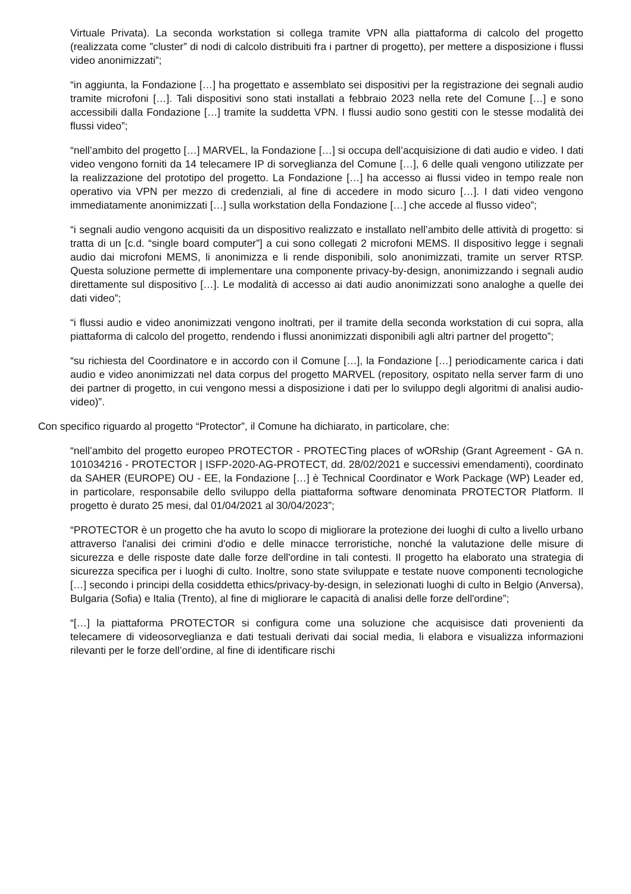Virtuale Privata). La seconda workstation si collega tramite VPN alla piattaforma di calcolo del progetto (realizzata come ”cluster” di nodi di calcolo distribuiti fra i partner di progetto), per mettere a disposizione i flussi video anonimizzati”;
“in aggiunta, la Fondazione […] ha progettato e assemblato sei dispositivi per la registrazione dei segnali audio tramite microfoni […]. Tali dispositivi sono stati installati a febbraio 2023 nella rete del Comune […] e sono accessibili dalla Fondazione […] tramite la suddetta VPN. I flussi audio sono gestiti con le stesse modalità dei flussi video”;
“nell’ambito del progetto […] MARVEL, la Fondazione […] si occupa dell’acquisizione di dati audio e video. I dati video vengono forniti da 14 telecamere IP di sorveglianza del Comune […], 6 delle quali vengono utilizzate per la realizzazione del prototipo del progetto. La Fondazione […] ha accesso ai flussi video in tempo reale non operativo via VPN per mezzo di credenziali, al fine di accedere in modo sicuro […]. I dati video vengono immediatamente anonimizzati […] sulla workstation della Fondazione […] che accede al flusso video”;
“i segnali audio vengono acquisiti da un dispositivo realizzato e installato nell’ambito delle attività di progetto: si tratta di un [c.d. “single board computer”] a cui sono collegati 2 microfoni MEMS. Il dispositivo legge i segnali audio dai microfoni MEMS, li anonimizza e li rende disponibili, solo anonimizzati, tramite un server RTSP. Questa soluzione permette di implementare una componente privacy-by-design, anonimizzando i segnali audio direttamente sul dispositivo […]. Le modalità di accesso ai dati audio anonimizzati sono analoghe a quelle dei dati video”;
“i flussi audio e video anonimizzati vengono inoltrati, per il tramite della seconda workstation di cui sopra, alla piattaforma di calcolo del progetto, rendendo i flussi anonimizzati disponibili agli altri partner del progetto”;
“su richiesta del Coordinatore e in accordo con il Comune […], la Fondazione […] periodicamente carica i dati audio e video anonimizzati nel data corpus del progetto MARVEL (repository, ospitato nella server farm di uno dei partner di progetto, in cui vengono messi a disposizione i dati per lo sviluppo degli algoritmi di analisi audio-video)”.
Con specifico riguardo al progetto “Protector”, il Comune ha dichiarato, in particolare, che:
“nell’ambito del progetto europeo PROTECTOR - PROTECTing places of wORship (Grant Agreement - GA n. 101034216 - PROTECTOR | ISFP-2020-AG-PROTECT, dd. 28/02/2021 e successivi emendamenti), coordinato da SAHER (EUROPE) OU - EE, la Fondazione […] è Technical Coordinator e Work Package (WP) Leader ed, in particolare, responsabile dello sviluppo della piattaforma software denominata PROTECTOR Platform. Il progetto è durato 25 mesi, dal 01/04/2021 al 30/04/2023”;
“PROTECTOR è un progetto che ha avuto lo scopo di migliorare la protezione dei luoghi di culto a livello urbano attraverso l'analisi dei crimini d'odio e delle minacce terroristiche, nonché la valutazione delle misure di sicurezza e delle risposte date dalle forze dell'ordine in tali contesti. Il progetto ha elaborato una strategia di sicurezza specifica per i luoghi di culto. Inoltre, sono state sviluppate e testate nuove componenti tecnologiche […] secondo i principi della cosiddetta ethics/privacy-by-design, in selezionati luoghi di culto in Belgio (Anversa), Bulgaria (Sofia) e Italia (Trento), al fine di migliorare le capacità di analisi delle forze dell'ordine”;
“[…] la piattaforma PROTECTOR si configura come una soluzione che acquisisce dati provenienti da telecamere di videosorveglianza e dati testuali derivati dai social media, li elabora e visualizza informazioni rilevanti per le forze dell’ordine, al fine di identificare rischi